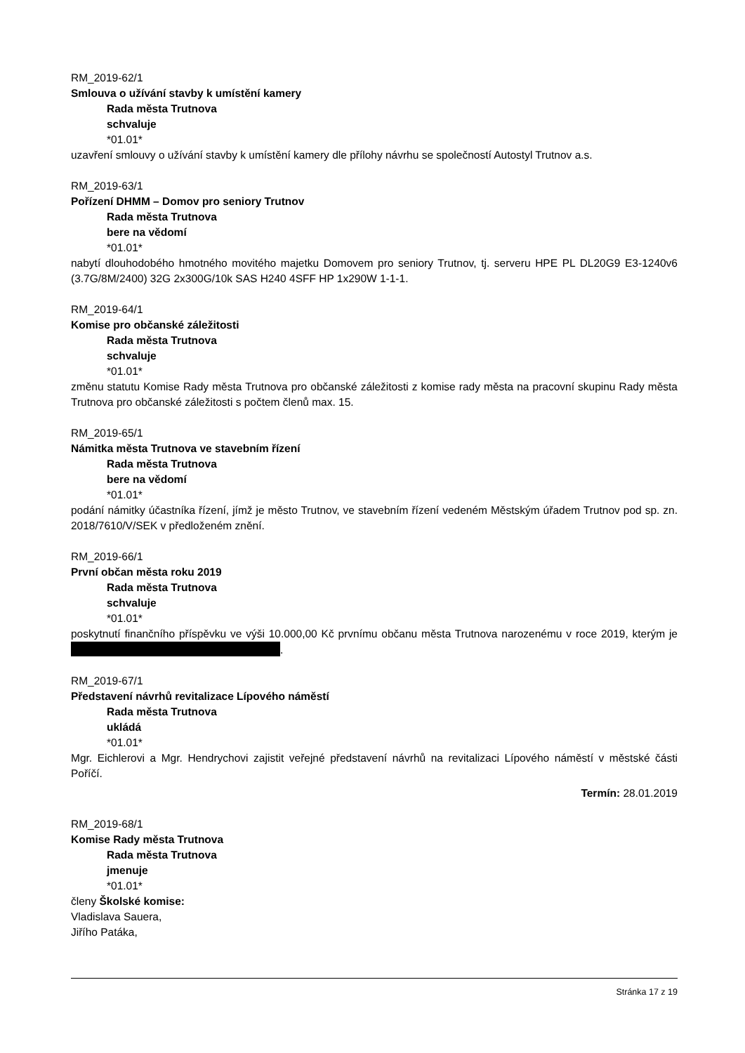RM_2019-62/1
Smlouva o užívání stavby k umístění kamery
Rada města Trutnova
schvaluje
*01.01*
uzavření smlouvy o užívání stavby k umístění kamery dle přílohy návrhu se společností Autostyl Trutnov a.s.
RM_2019-63/1
Pořízení DHMM – Domov pro seniory Trutnov
Rada města Trutnova
bere na vědomí
*01.01*
nabytí dlouhodobého hmotného movitého majetku Domovem pro seniory Trutnov, tj. serveru HPE PL DL20G9 E3-1240v6 (3.7G/8M/2400) 32G 2x300G/10k SAS H240 4SFF HP 1x290W 1-1-1.
RM_2019-64/1
Komise pro občanské záležitosti
Rada města Trutnova
schvaluje
*01.01*
změnu statutu Komise Rady města Trutnova pro občanské záležitosti z komise rady města na pracovní skupinu Rady města Trutnova pro občanské záležitosti s počtem členů max. 15.
RM_2019-65/1
Námitka města Trutnova ve stavebním řízení
Rada města Trutnova
bere na vědomí
*01.01*
podání námitky účastníka řízení, jímž je město Trutnov, ve stavebním řízení vedeném Městským úřadem Trutnov pod sp. zn. 2018/7610/V/SEK v předloženém znění.
RM_2019-66/1
První občan města roku 2019
Rada města Trutnova
schvaluje
*01.01*
poskytnutí finančního příspěvku ve výši 10.000,00 Kč prvnímu občanu města Trutnova narozenému v roce 2019, kterým je .
RM_2019-67/1
Představení návrhů revitalizace Lípového náměstí
Rada města Trutnova
ukládá
*01.01*
Mgr. Eichlerovi a Mgr. Hendrychovi zajistit veřejné představení návrhů na revitalizaci Lípového náměstí v městské části Poříčí.
Termín: 28.01.2019
RM_2019-68/1
Komise Rady města Trutnova
Rada města Trutnova
jmenuje
*01.01*
členy Školské komise:
Vladislava Sauera,
Jiřího Patáka,
Stránka 17 z 19